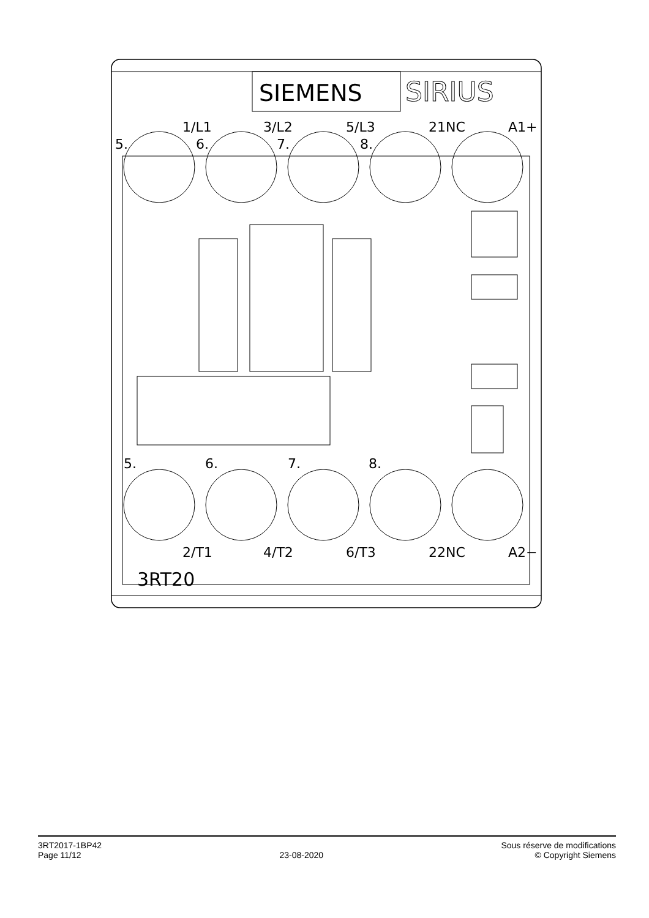SIEMENS
SIRIUS
5.
1/L1
6.
3/L2
7.
5/L3
8.
21NC
A1+
5.
6.
7.
8.
2/T1
4/T2
6/T3
22NC
A2−
3RT20
3RT2017-1BP42
Page 11/12
23-08-2020 Sous réserve de modifications
© Copyright Siemens